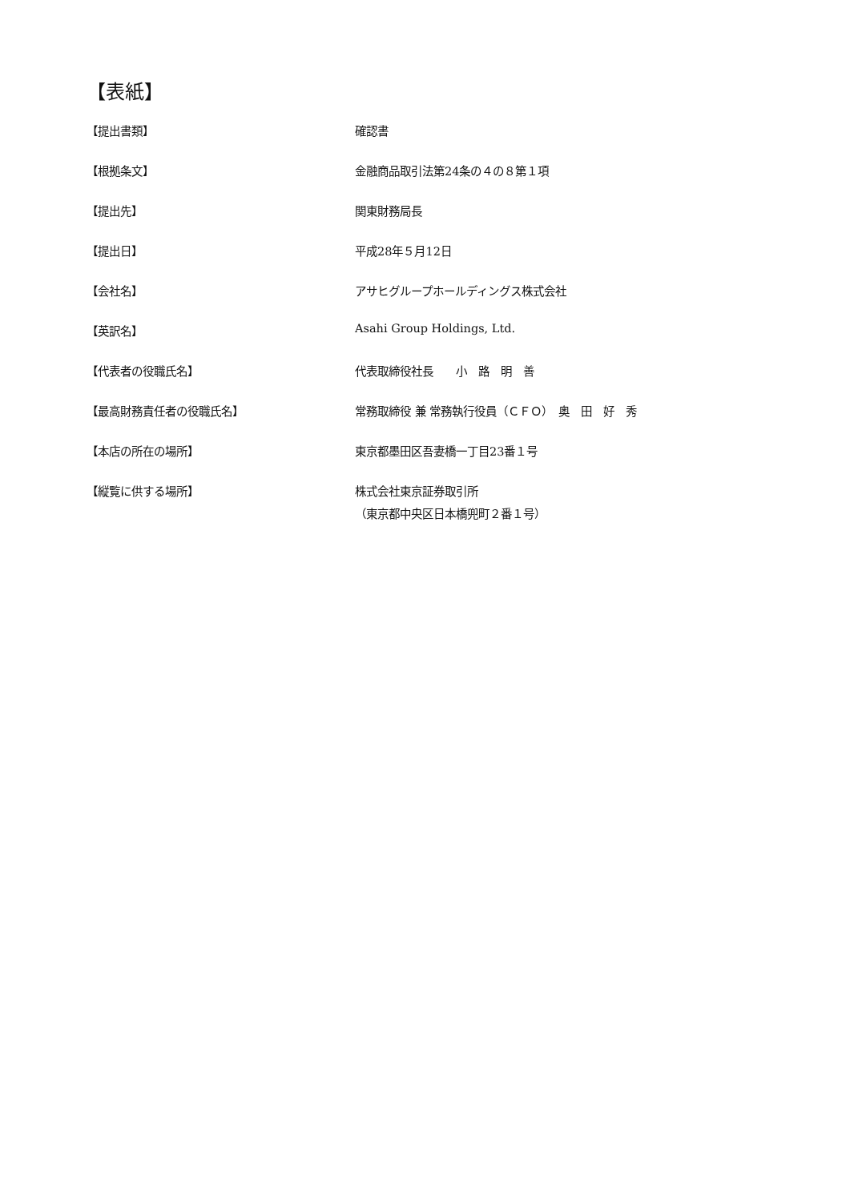【表紙】
【提出書類】 確認書
【根拠条文】 金融商品取引法第24条の４の８第１項
【提出先】 関東財務局長
【提出日】 平成28年５月12日
【会社名】 アサヒグループホールディングス株式会社
【英訳名】 Asahi Group Holdings, Ltd.
【代表者の役職氏名】 代表取締役社長　　小　路　明　善
【最高財務責任者の役職氏名】 常務取締役 兼 常務執行役員（ＣＦＯ）　奥　田　好　秀
【本店の所在の場所】 東京都墨田区吾妻橋一丁目23番１号
【縦覧に供する場所】 株式会社東京証券取引所
（東京都中央区日本橋兜町２番１号）